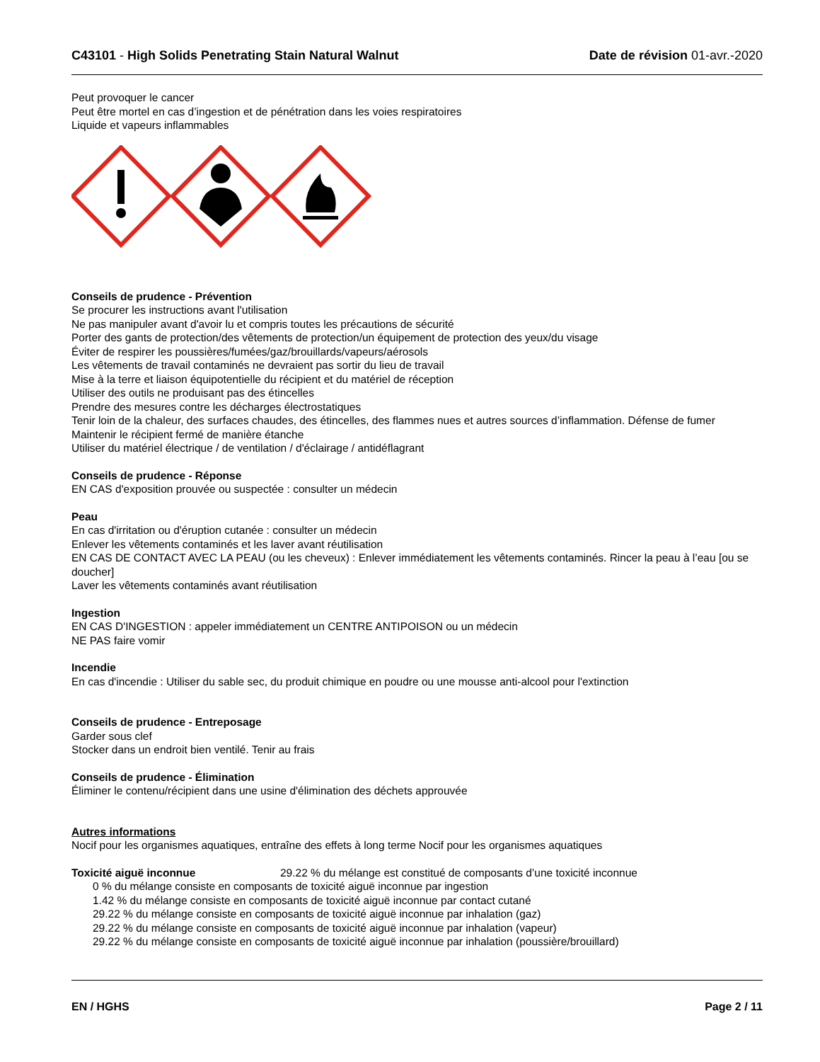C43101 - High Solids Penetrating Stain Natural Walnut Date de révision 01-avr.-2020
Peut provoquer le cancer
Peut être mortel en cas d’ingestion et de pénétration dans les voies respiratoires
Liquide et vapeurs inflammables
Conseils de prudence - Prévention
Se procurer les instructions avant l'utilisation
Ne pas manipuler avant d'avoir lu et compris toutes les précautions de sécurité
Porter des gants de protection/des vêtements de protection/un équipement de protection des yeux/du visage
Éviter de respirer les poussières/fumées/gaz/brouillards/vapeurs/aérosols
Les vêtements de travail contaminés ne devraient pas sortir du lieu de travail
Mise à la terre et liaison équipotentielle du récipient et du matériel de réception
Utiliser des outils ne produisant pas des étincelles
Prendre des mesures contre les décharges électrostatiques
Tenir loin de la chaleur, des surfaces chaudes, des étincelles, des flammes nues et autres sources d’inflammation. Défense de fumer
Maintenir le récipient fermé de manière étanche
Utiliser du matériel électrique / de ventilation / d'éclairage / antidéflagrant
Conseils de prudence - Réponse
EN CAS d'exposition prouvée ou suspectée : consulter un médecin
Peau
En cas d'irritation ou d'éruption cutanée : consulter un médecin
Enlever les vêtements contaminés et les laver avant réutilisation
EN CAS DE CONTACT AVEC LA PEAU (ou les cheveux) : Enlever immédiatement les vêtements contaminés. Rincer la peau à l’eau [ou se doucher]
Laver les vêtements contaminés avant réutilisation
Ingestion
EN CAS D'INGESTION : appeler immédiatement un CENTRE ANTIPOISON ou un médecin
NE PAS faire vomir
Incendie
En cas d'incendie : Utiliser du sable sec, du produit chimique en poudre ou une mousse anti-alcool pour l'extinction
Conseils de prudence - Entreposage
Garder sous clef
Stocker dans un endroit bien ventilé. Tenir au frais
Conseils de prudence - Élimination
Éliminer le contenu/récipient dans une usine d'élimination des déchets approuvée
Autres informations
Nocif pour les organismes aquatiques, entraîne des effets à long terme Nocif pour les organismes aquatiques
Toxicité aiguë inconnue 29.22 % du mélange est constitué de composants d’une toxicité inconnue
0 % du mélange consiste en composants de toxicité aiguë inconnue par ingestion
1.42 % du mélange consiste en composants de toxicité aiguë inconnue par contact cutané
29.22 % du mélange consiste en composants de toxicité aiguë inconnue par inhalation (gaz)
29.22 % du mélange consiste en composants de toxicité aiguë inconnue par inhalation (vapeur)
29.22 % du mélange consiste en composants de toxicité aiguë inconnue par inhalation (poussière/brouillard)
EN / HGHS Page 2 / 11